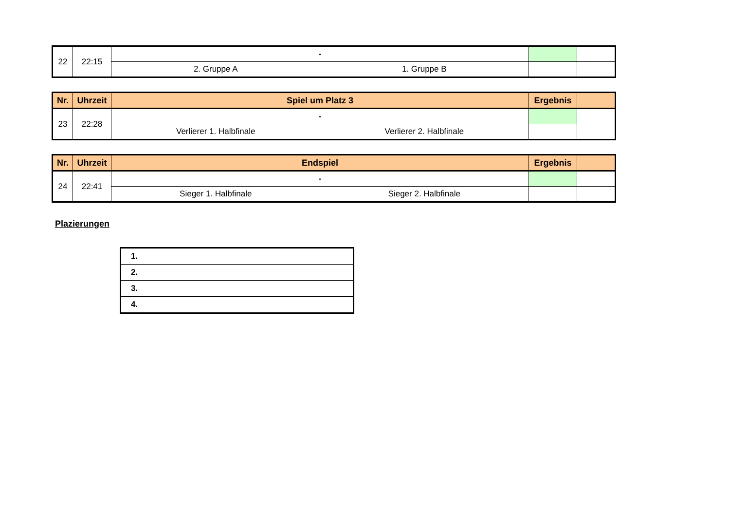| 22 | 22:15 | - | | |
| | | 2. Gruppe A 1. Gruppe B | | |
| Nr. | Uhrzeit | Spiel um Platz 3 | Ergebnis | |
| --- | --- | --- | --- | --- |
| 23 | 22:28 | - | | |
| | | Verlierer 1. Halbfinale Verlierer 2. Halbfinale | | |
| Nr. | Uhrzeit | Endspiel | Ergebnis | |
| --- | --- | --- | --- | --- |
| 24 | 22:41 | - | | |
| | | Sieger 1. Halbfinale Sieger 2. Halbfinale | | |
Plazierungen
| 1. |
| 2. |
| 3. |
| 4. |